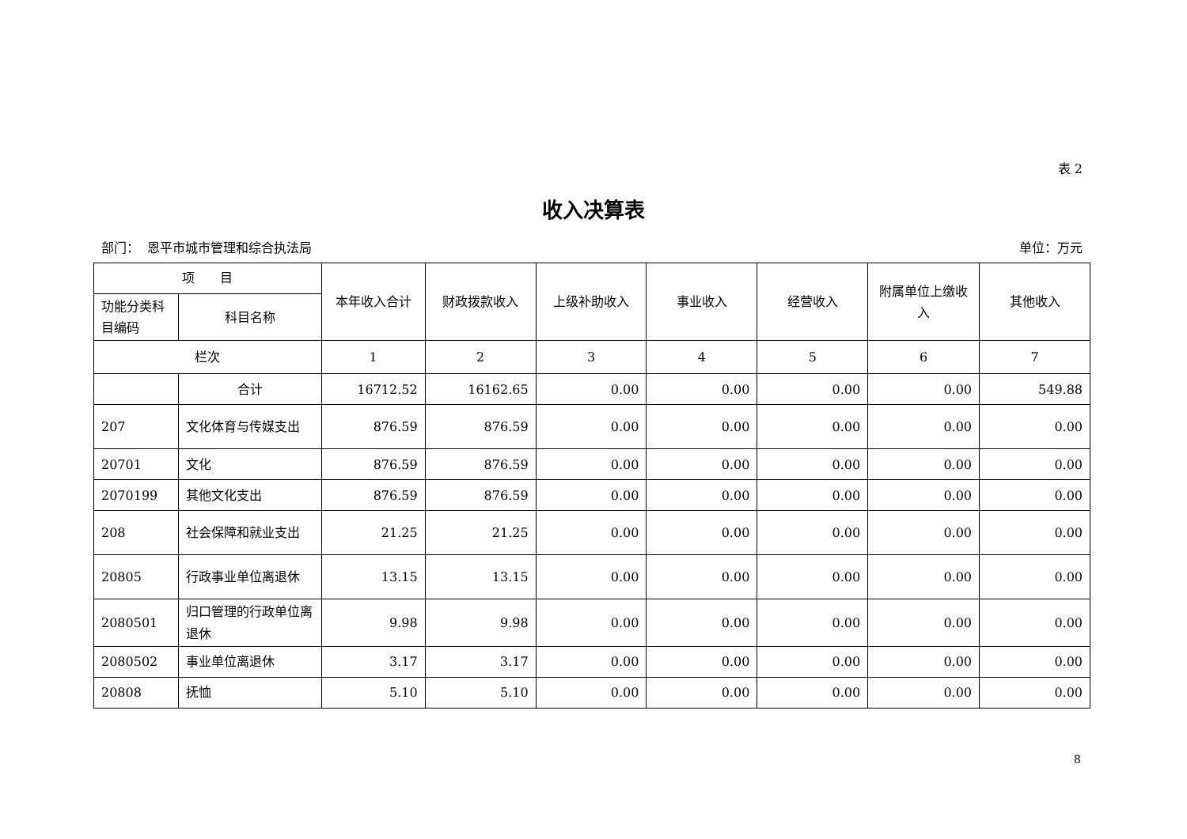表 2
收入决算表
部门： 恩平市城市管理和综合执法局 单位：万元
| 项 目 | | 本年收入合计 | 财政拨款收入 | 上级补助收入 | 事业收入 | 经营收入 | 附属单位上缴收入 | 其他收入 |
| --- | --- | --- | --- | --- | --- | --- | --- | --- |
| 功能分类科目编码 | 科目名称 | | | | | | | |
| 栏次 | | 1 | 2 | 3 | 4 | 5 | 6 | 7 |
| | 合计 | 16712.52 | 16162.65 | 0.00 | 0.00 | 0.00 | 0.00 | 549.88 |
| 207 | 文化体育与传媒支出 | 876.59 | 876.59 | 0.00 | 0.00 | 0.00 | 0.00 | 0.00 |
| 20701 | 文化 | 876.59 | 876.59 | 0.00 | 0.00 | 0.00 | 0.00 | 0.00 |
| 2070199 | 其他文化支出 | 876.59 | 876.59 | 0.00 | 0.00 | 0.00 | 0.00 | 0.00 |
| 208 | 社会保障和就业支出 | 21.25 | 21.25 | 0.00 | 0.00 | 0.00 | 0.00 | 0.00 |
| 20805 | 行政事业单位离退休 | 13.15 | 13.15 | 0.00 | 0.00 | 0.00 | 0.00 | 0.00 |
| 2080501 | 归口管理的行政单位离退休 | 9.98 | 9.98 | 0.00 | 0.00 | 0.00 | 0.00 | 0.00 |
| 2080502 | 事业单位离退休 | 3.17 | 3.17 | 0.00 | 0.00 | 0.00 | 0.00 | 0.00 |
| 20808 | 抚恤 | 5.10 | 5.10 | 0.00 | 0.00 | 0.00 | 0.00 | 0.00 |
8